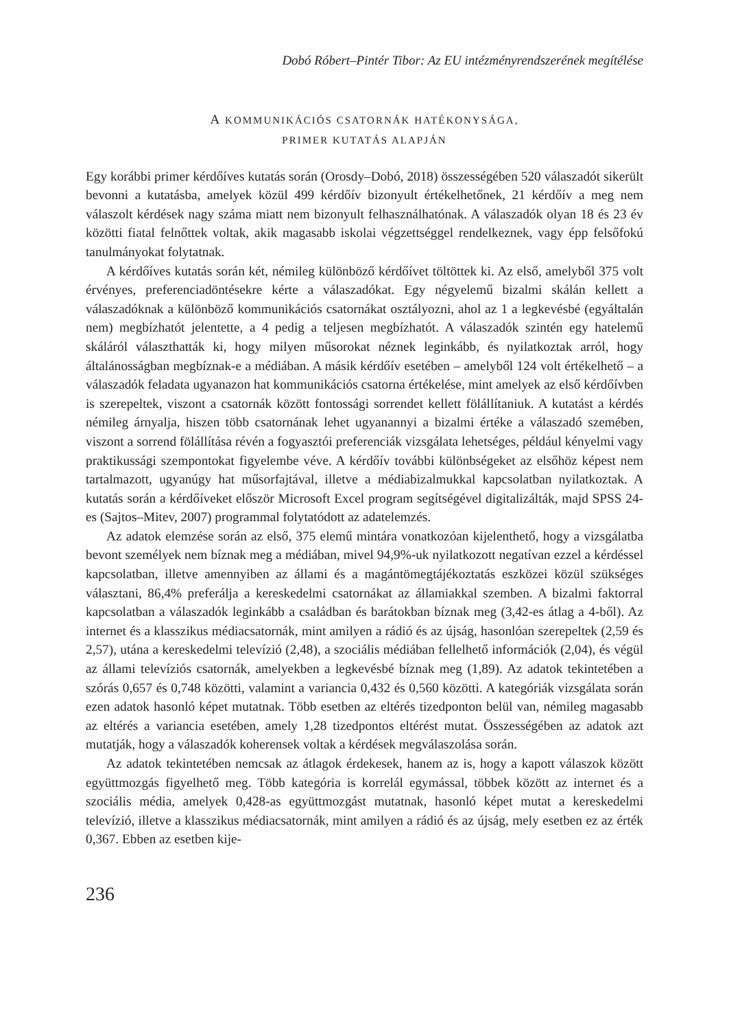Dobó Róbert–Pintér Tibor: Az EU intézményrendszerének megítélése
A KOMMUNIKÁCIÓS CSATORNÁK HATÉKONYSÁGA,
PRIMER KUTATÁS ALAPJÁN
Egy korábbi primer kérdőíves kutatás során (Orosdy–Dobó, 2018) összességében 520 válaszadót sikerült bevonni a kutatásba, amelyek közül 499 kérdőív bizonyult értékelhetőnek, 21 kérdőív a meg nem válaszolt kérdések nagy száma miatt nem bizonyult felhasználhatónak. A válaszadók olyan 18 és 23 év közötti fiatal felnőttek voltak, akik magasabb iskolai végzettséggel rendelkeznek, vagy épp felsőfokú tanulmányokat folytatnak.
A kérdőíves kutatás során két, némileg különböző kérdőívet töltöttek ki. Az első, amelyből 375 volt érvényes, preferenciadöntésekre kérte a válaszadókat. Egy négyelemű bizalmi skálán kellett a válaszadóknak a különböző kommunikációs csatornákat osztályozni, ahol az 1 a legkevésbé (egyáltalán nem) megbízhatót jelentette, a 4 pedig a teljesen megbízhatót. A válaszadók szintén egy hatelemű skáláról választhatták ki, hogy milyen műsorokat néznek leginkább, és nyilatkoztak arról, hogy általánosságban megbíznak-e a médiában. A másik kérdőív esetében – amelyből 124 volt értékelhető – a válaszadók feladata ugyanazon hat kommunikációs csatorna értékelése, mint amelyek az első kérdőívben is szerepeltek, viszont a csatornák között fontossági sorrendet kellett fölállítaniuk. A kutatást a kérdés némileg árnyalja, hiszen több csatornának lehet ugyanannyi a bizalmi értéke a válaszadó szemében, viszont a sorrend fölállítása révén a fogyasztói preferenciák vizsgálata lehetséges, például kényelmi vagy praktikussági szempontokat figyelembe véve. A kérdőív további különbségeket az elsőhöz képest nem tartalmazott, ugyanúgy hat műsorfajtával, illetve a médiabizalmukkal kapcsolatban nyilatkoztak. A kutatás során a kérdőíveket először Microsoft Excel program segítségével digitalizálták, majd SPSS 24-es (Sajtos–Mitev, 2007) programmal folytatódott az adatelemzés.
Az adatok elemzése során az első, 375 elemű mintára vonatkozóan kijelenthető, hogy a vizsgálatba bevont személyek nem bíznak meg a médiában, mivel 94,9%-uk nyilatkozott negatívan ezzel a kérdéssel kapcsolatban, illetve amennyiben az állami és a magántömegtájékoztatás eszközei közül szükséges választani, 86,4% preferálja a kereskedelmi csatornákat az államiakkal szemben. A bizalmi faktorral kapcsolatban a válaszadók leginkább a családban és barátokban bíznak meg (3,42-es átlag a 4-ből). Az internet és a klasszikus médiacsatornák, mint amilyen a rádió és az újság, hasonlóan szerepeltek (2,59 és 2,57), utána a kereskedelmi televízió (2,48), a szociális médiában fellelhető információk (2,04), és végül az állami televíziós csatornák, amelyekben a legkevésbé bíznak meg (1,89). Az adatok tekintetében a szórás 0,657 és 0,748 közötti, valamint a variancia 0,432 és 0,560 közötti. A kategóriák vizsgálata során ezen adatok hasonló képet mutatnak. Több esetben az eltérés tizedponton belül van, némileg magasabb az eltérés a variancia esetében, amely 1,28 tizedpontos eltérést mutat. Összességében az adatok azt mutatják, hogy a válaszadók koherensek voltak a kérdések megválaszolása során.
Az adatok tekintetében nemcsak az átlagok érdekesek, hanem az is, hogy a kapott válaszok között együttmozgás figyelhető meg. Több kategória is korrelál egymással, többek között az internet és a szociális média, amelyek 0,428-as együttmozgást mutatnak, hasonló képet mutat a kereskedelmi televízió, illetve a klasszikus médiacsatornák, mint amilyen a rádió és az újság, mely esetben ez az érték 0,367. Ebben az esetben kije-
236